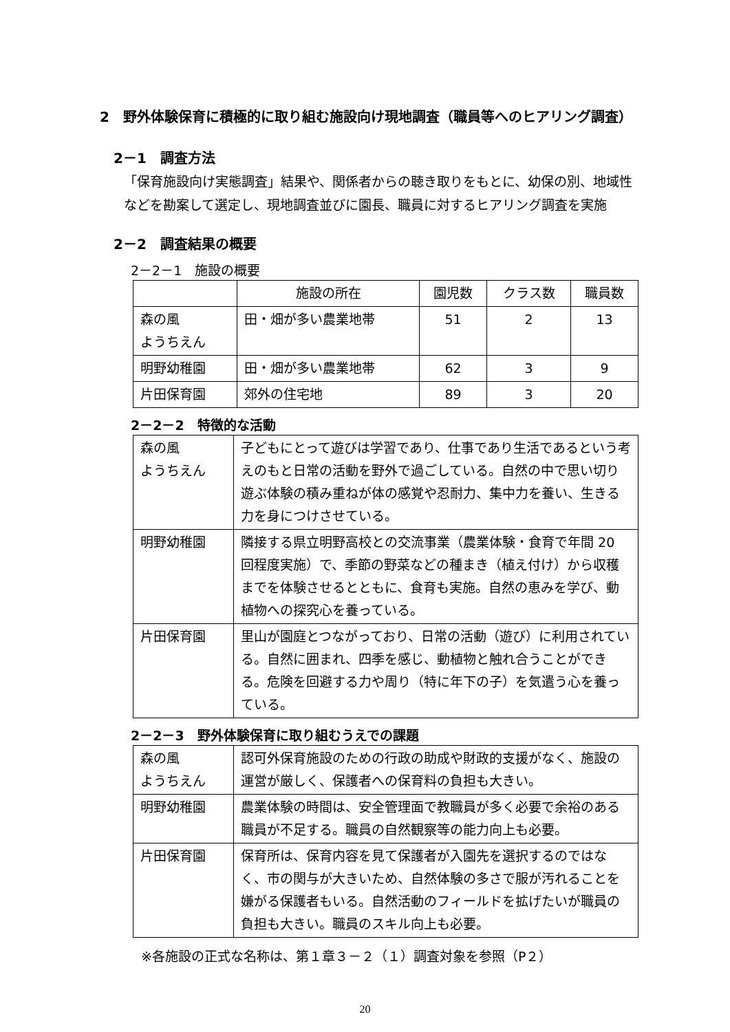2　野外体験保育に積極的に取り組む施設向け現地調査（職員等へのヒアリング調査）
2－1　調査方法
「保育施設向け実態調査」結果や、関係者からの聴き取りをもとに、幼保の別、地域性などを勘案して選定し、現地調査並びに園長、職員に対するヒアリング調査を実施
2－2　調査結果の概要
2－2－1　施設の概要
| | 施設の所在 | 園児数 | クラス数 | 職員数 |
| 森の風 ようちえん | 田・畑が多い農業地帯 | 51 | 2 | 13 |
| 明野幼稚園 | 田・畑が多い農業地帯 | 62 | 3 | 9 |
| 片田保育園 | 郊外の住宅地 | 89 | 3 | 20 |
2－2－2　特徴的な活動
| 森の風 ようちえん | 子どもにとって遊びは学習であり、仕事であり生活であるという考えのもと日常の活動を野外で過ごしている。自然の中で思い切り遊ぶ体験の積み重ねが体の感覚や忍耐力、集中力を養い、生きる力を身につけさせている。 |
| 明野幼稚園 | 隣接する県立明野高校との交流事業（農業体験・食育で年間 20 回程度実施）で、季節の野菜などの種まき（植え付け）から収穫までを体験させるとともに、食育も実施。自然の恵みを学び、動植物への探究心を養っている。 |
| 片田保育園 | 里山が園庭とつながっており、日常の活動（遊び）に利用されている。自然に囲まれ、四季を感じ、動植物と触れ合うことができる。危険を回避する力や周り（特に年下の子）を気遣う心を養っている。 |
2－2－3　野外体験保育に取り組むうえでの課題
| 森の風 ようちえん | 認可外保育施設のための行政の助成や財政的支援がなく、施設の運営が厳しく、保護者への保育料の負担も大きい。 |
| 明野幼稚園 | 農業体験の時間は、安全管理面で教職員が多く必要で余裕のある職員が不足する。職員の自然観察等の能力向上も必要。 |
| 片田保育園 | 保育所は、保育内容を見て保護者が入園先を選択するのではなく、市の関与が大きいため、自然体験の多さで服が汚れることを嫌がる保護者もいる。自然活動のフィールドを拡げたいが職員の負担も大きい。職員のスキル向上も必要。 |
※各施設の正式な名称は、第１章３－２（１）調査対象を参照（P２）
20